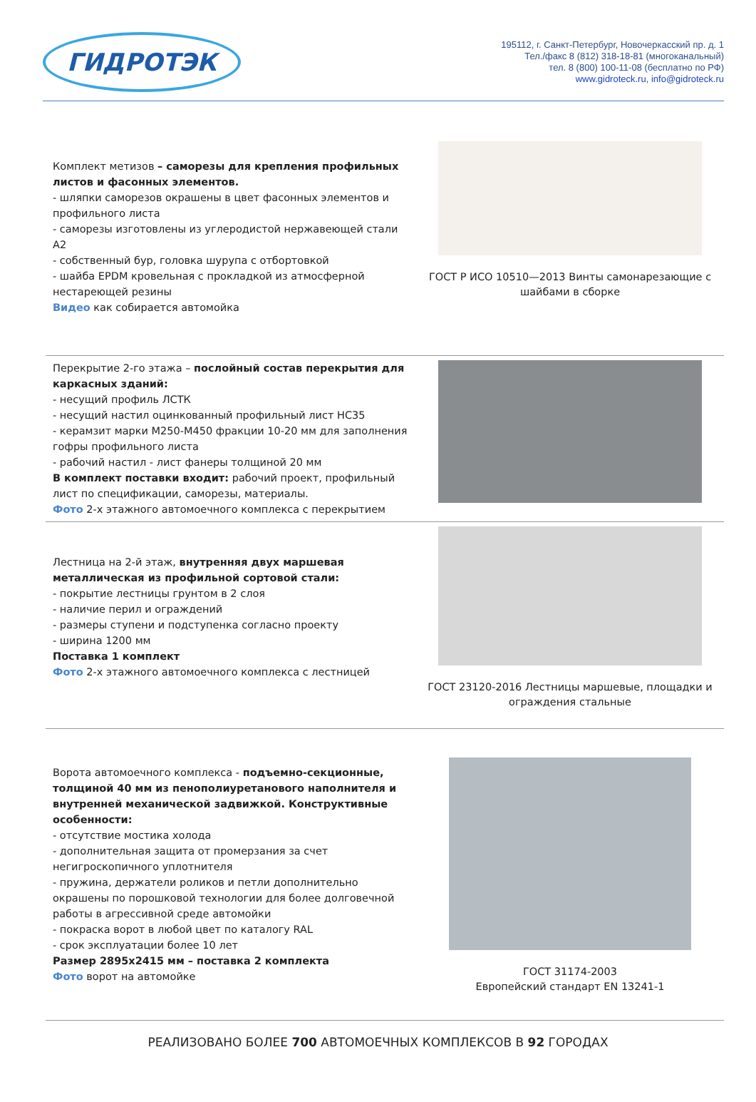ГИДРОТЭК
195112, г. Санкт-Петербург, Новочеркасский пр. д. 1
Тел./факс 8 (812) 318-18-81 (многоканальный)
тел. 8 (800) 100-11-08 (бесплатно по РФ)
www.gidroteck.ru, info@gidroteck.ru
Комплект метизов – саморезы для крепления профильных листов и фасонных элементов.
- шляпки саморезов окрашены в цвет фасонных элементов и профильного листа
- саморезы изготовлены из углеродистой нержавеющей стали А2
- собственный бур, головка шурупа с отбортовкой
- шайба EPDM кровельная с прокладкой из атмосферной нестареющей резины
Видео как собирается автомойка
ГОСТ Р ИСО 10510—2013 Винты самонарезающие с шайбами в сборке
Перекрытие 2-го этажа – послойный состав перекрытия для каркасных зданий:
- несущий профиль ЛСТК
- несущий настил оцинкованный профильный лист НС35
- керамзит марки М250-М450 фракции 10-20 мм для заполнения гофры профильного листа
- рабочий настил - лист фанеры толщиной 20 мм
В комплект поставки входит: рабочий проект, профильный лист по спецификации, саморезы, материалы.
Фото 2-х этажного автомоечного комплекса с перекрытием
Лестница на 2-й этаж, внутренняя двух маршевая металлическая из профильной сортовой стали:
- покрытие лестницы грунтом в 2 слоя
- наличие перил и ограждений
- размеры ступени и подступенка согласно проекту
- ширина 1200 мм
Поставка 1 комплект
Фото 2-х этажного автомоечного комплекса с лестницей
ГОСТ 23120-2016 Лестницы маршевые, площадки и ограждения стальные
Ворота автомоечного комплекса - подъемно-секционные, толщиной 40 мм из пенополиуретанового наполнителя и внутренней механической задвижкой. Конструктивные особенности:
- отсутствие мостика холода
- дополнительная защита от промерзания за счет негигроскопичного уплотнителя
- пружина, держатели роликов и петли дополнительно окрашены по порошковой технологии для более долговечной работы в агрессивной среде автомойки
- покраска ворот в любой цвет по каталогу RAL
- срок эксплуатации более 10 лет
Размер 2895x2415 мм – поставка 2 комплекта
Фото ворот на автомойке
ГОСТ 31174-2003
Европейский стандарт EN 13241-1
РЕАЛИЗОВАНО БОЛЕЕ 700 АВТОМОЕЧНЫХ КОМПЛЕКСОВ В 92 ГОРОДАХ